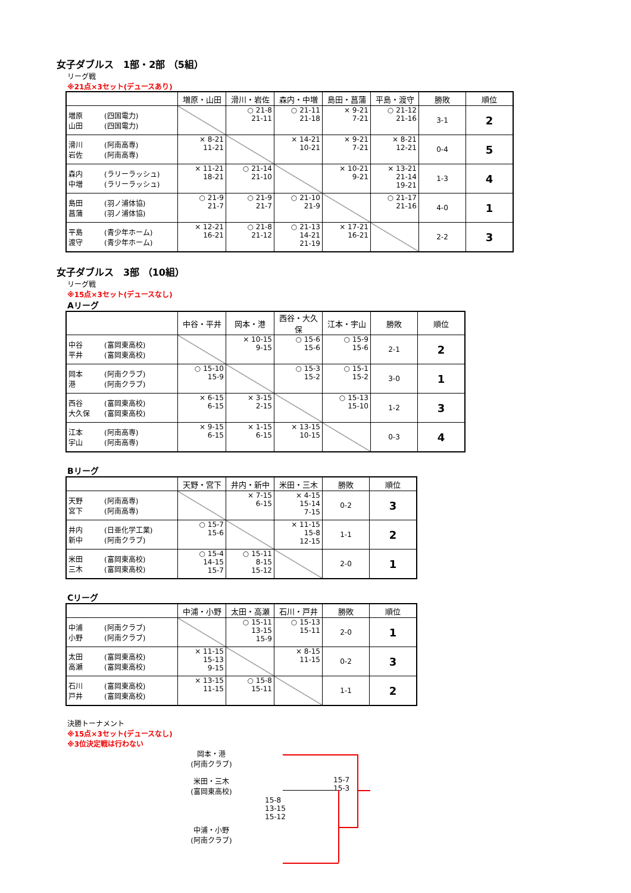女子ダブルス　1部・2部 （5組）
リーグ戦
※21点×3セット(デュースあり)
| | 増原・山田 | 滑川・岩佐 | 森内・中増 | 島田・菖蒲 | 平島・渡守 | 勝敗 | 順位 |
| --- | --- | --- | --- | --- | --- | --- | --- |
| 増原 (四国電力) 山田 (四国電力) | | ○ 21-8 21-11 | ○ 21-11 21-18 | × 9-21 7-21 | ○ 21-12 21-16 | 3-1 | 2 |
| 滑川 (阿南高専) 岩佐 (阿南高専) | × 8-21 11-21 | | × 14-21 10-21 | × 9-21 7-21 | × 8-21 12-21 | 0-4 | 5 |
| 森内 (ラリーラッシュ) 中増 (ラリーラッシュ) | × 11-21 18-21 | ○ 21-14 21-10 | | × 10-21 9-21 | × 13-21 21-14 19-21 | 1-3 | 4 |
| 島田 (羽ノ浦体協) 菖蒲 (羽ノ浦体協) | ○ 21-9 21-7 | ○ 21-9 21-7 | ○ 21-10 21-9 | | ○ 21-17 21-16 | 4-0 | 1 |
| 平島 (青少年ホーム) 渡守 (青少年ホーム) | × 12-21 16-21 | ○ 21-8 21-12 | ○ 21-13 14-21 21-19 | × 17-21 16-21 | | 2-2 | 3 |
女子ダブルス　3部 （10組）
リーグ戦
※15点×3セット(デュースなし)
Aリーグ
| | 中谷・平井 | 岡本・港 | 西谷・大久保 | 江本・宇山 | 勝敗 | 順位 |
| --- | --- | --- | --- | --- | --- | --- |
| 中谷 (富岡東高校) 平井 (富岡東高校) | | × 10-15 9-15 | ○ 15-6 15-6 | ○ 15-9 15-6 | 2-1 | 2 |
| 岡本 (阿南クラブ) 港 (阿南クラブ) | ○ 15-10 15-9 | | ○ 15-3 15-2 | ○ 15-1 15-2 | 3-0 | 1 |
| 西谷 (富岡東高校) 大久保 (富岡東高校) | × 6-15 6-15 | × 3-15 2-15 | | ○ 15-13 15-10 | 1-2 | 3 |
| 江本 (阿南高専) 宇山 (阿南高専) | × 9-15 6-15 | × 1-15 6-15 | × 13-15 10-15 | | 0-3 | 4 |
Bリーグ
| | 天野・宮下 | 井内・新中 | 米田・三木 | 勝敗 | 順位 |
| --- | --- | --- | --- | --- | --- |
| 天野 (阿南高専) 宮下 (阿南高専) | | × 7-15 6-15 | × 4-15 15-14 7-15 | 0-2 | 3 |
| 井内 (日亜化学工業) 新中 (阿南クラブ) | ○ 15-7 15-6 | | × 11-15 15-8 12-15 | 1-1 | 2 |
| 米田 (富岡東高校) 三木 (富岡東高校) | ○ 15-4 14-15 15-7 | ○ 15-11 8-15 15-12 | | 2-0 | 1 |
Cリーグ
| | 中浦・小野 | 太田・高瀬 | 石川・戸井 | 勝敗 | 順位 |
| --- | --- | --- | --- | --- | --- |
| 中浦 (阿南クラブ) 小野 (阿南クラブ) | | ○ 15-11 13-15 15-9 | ○ 15-13 15-11 | 2-0 | 1 |
| 太田 (富岡東高校) 高瀬 (富岡東高校) | × 11-15 15-13 9-15 | | × 8-15 11-15 | 0-2 | 3 |
| 石川 (富岡東高校) 戸井 (富岡東高校) | × 13-15 11-15 | ○ 15-8 15-11 | | 1-1 | 2 |
決勝トーナメント
※15点×3セット(デュースなし)
※3位決定戦は行わない
岡本・港
(阿南クラブ)
米田・三木
(富岡東高校)
15-7
15-3
15-8
13-15
15-12
中浦・小野
(阿南クラブ)